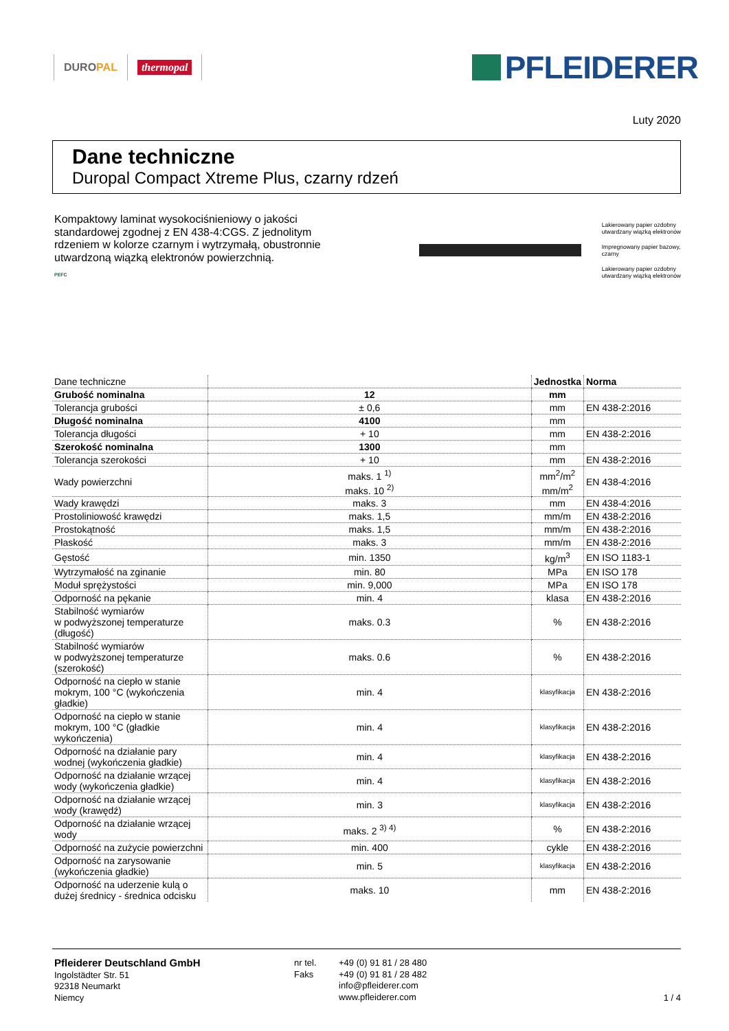DURO PAL thermopal
PFLEIDERER
Luty 2020
Dane techniczne
Duropal Compact Xtreme Plus, czarny rdzeń
Kompaktowy laminat wysokociśnieniowy o jakości standardowej zgodnej z EN 438-4:CGS. Z jednolitym rdzeniem w kolorze czarnym i wytrzymałą, obustronnie utwardzoną wiązką elektronów powierzchnią.
PEFC
Lakierowany papier ozdobny
utwardzany wiązką elektronów
Impregnowany papier bazowy,
czarny
Lakierowany papier ozdobny
utwardzany wiązką elektronów
| Dane techniczne | | Jednostka | Norma |
| Grubość nominalna | 12 | mm | |
| Tolerancja grubości | ± 0,6 | mm | EN 438-2:2016 |
| Długość nominalna | 4100 | mm | |
| Tolerancja długości | + 10 | mm | EN 438-2:2016 |
| Szerokość nominalna | 1300 | mm | |
| Tolerancja szerokości | + 10 | mm | EN 438-2:2016 |
| Wady powierzchni | maks. 1 <sup>1)</sup> maks. 10 <sup>2)</sup> | mm<sup>2</sup>/m<sup>2</sup> mm/m<sup>2</sup> | EN 438-4:2016 |
| Wady krawędzi | maks. 3 | mm | EN 438-4:2016 |
| Prostoliniowość krawędzi | maks. 1,5 | mm/m | EN 438-2:2016 |
| Prostokątność | maks. 1,5 | mm/m | EN 438-2:2016 |
| Płaskość | maks. 3 | mm/m | EN 438-2:2016 |
| Gęstość | min. 1350 | kg/m<sup>3</sup> | EN ISO 1183-1 |
| Wytrzymałość na zginanie | min. 80 | MPa | EN ISO 178 |
| Moduł sprężystości | min. 9,000 | MPa | EN ISO 178 |
| Odporność na pękanie | min. 4 | klasa | EN 438-2:2016 |
| Stabilność wymiarów w podwyższonej temperaturze (długość) | maks. 0.3 | % | EN 438-2:2016 |
| Stabilność wymiarów w podwyższonej temperaturze (szerokość) | maks. 0.6 | % | EN 438-2:2016 |
| Odporność na ciepło w stanie mokrym, 100 °C (wykończenia gładkie) | min. 4 | klasyfikacja | EN 438-2:2016 |
| Odporność na ciepło w stanie mokrym, 100 °C (gładkie wykończenia) | min. 4 | klasyfikacja | EN 438-2:2016 |
| Odporność na działanie pary wodnej (wykończenia gładkie) | min. 4 | klasyfikacja | EN 438-2:2016 |
| Odporność na działanie wrzącej wody (wykończenia gładkie) | min. 4 | klasyfikacja | EN 438-2:2016 |
| Odporność na działanie wrzącej wody (krawędź) | min. 3 | klasyfikacja | EN 438-2:2016 |
| Odporność na działanie wrzącej wody | maks. 2 <sup>3) 4)</sup> | % | EN 438-2:2016 |
| Odporność na zużycie powierzchni | min. 400 | cykle | EN 438-2:2016 |
| Odporność na zarysowanie (wykończenia gładkie) | min. 5 | klasyfikacja | EN 438-2:2016 |
| Odporność na uderzenie kulą o dużej średnicy - średnica odcisku | maks. 10 | mm | EN 438-2:2016 |
Pfleiderer Deutschland GmbH
Ingolstädter Str. 51
92318 Neumarkt
Niemcy
nr tel.
Faks
+49 (0) 91 81 / 28 480
+49 (0) 91 81 / 28 482
info@pfleiderer.com
www.pfleiderer.com
1 / 4